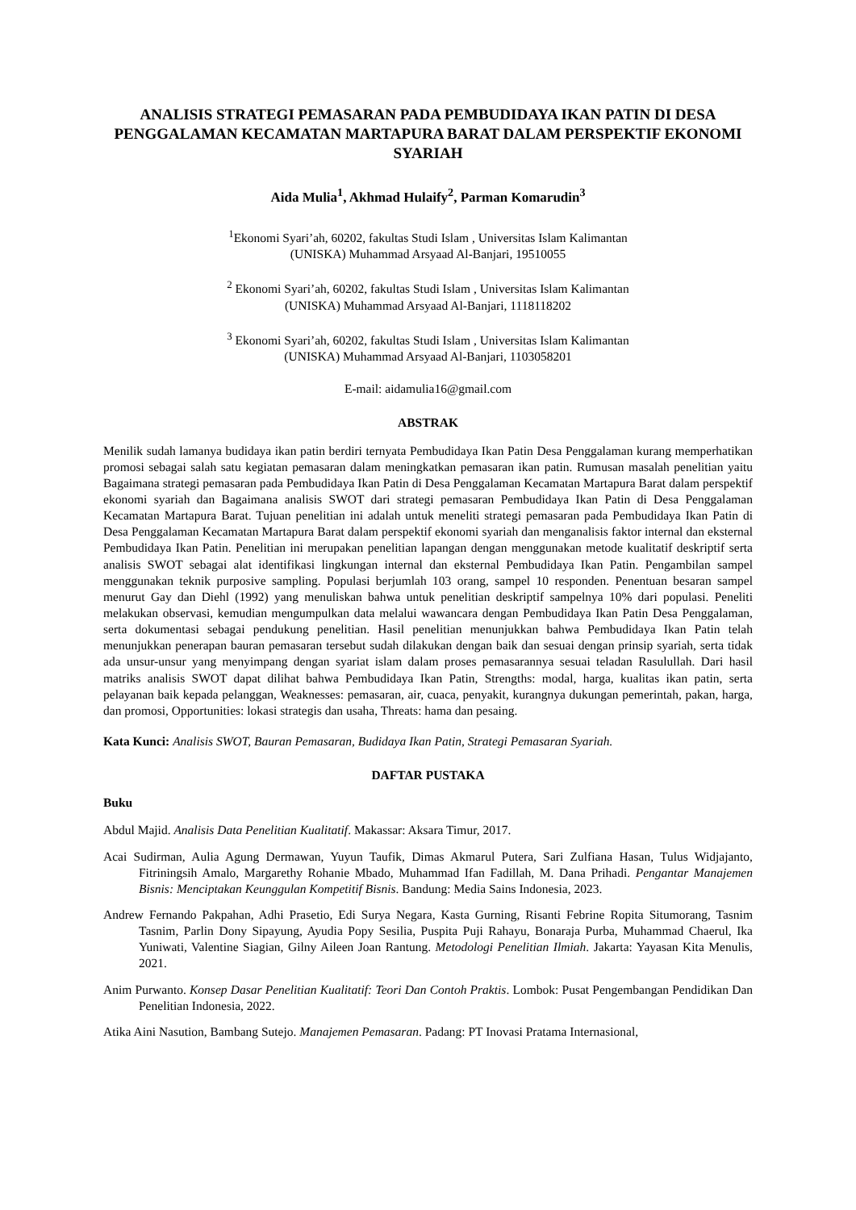ANALISIS STRATEGI PEMASARAN PADA PEMBUDIDAYA IKAN PATIN DI DESA PENGGALAMAN KECAMATAN MARTAPURA BARAT DALAM PERSPEKTIF EKONOMI SYARIAH
Aida Mulia<sup>1</sup>, Akhmad Hulaify<sup>2</sup>, Parman Komarudin<sup>3</sup>
<sup>1</sup> Ekonomi Syari’ah, 60202, fakultas Studi Islam , Universitas Islam Kalimantan
(UNISKA) Muhammad Arsyaad Al-Banjari, 19510055
<sup>2</sup> Ekonomi Syari’ah, 60202, fakultas Studi Islam , Universitas Islam Kalimantan
(UNISKA) Muhammad Arsyaad Al-Banjari, 1118118202
<sup>3</sup> Ekonomi Syari’ah, 60202, fakultas Studi Islam , Universitas Islam Kalimantan
(UNISKA) Muhammad Arsyaad Al-Banjari, 1103058201
E-mail: aidamulia16@gmail.com
ABSTRAK
Menilik sudah lamanya budidaya ikan patin berdiri ternyata Pembudidaya Ikan Patin Desa Penggalaman kurang memperhatikan promosi sebagai salah satu kegiatan pemasaran dalam meningkatkan pemasaran ikan patin. Rumusan masalah penelitian yaitu Bagaimana strategi pemasaran pada Pembudidaya Ikan Patin di Desa Penggalaman Kecamatan Martapura Barat dalam perspektif ekonomi syariah dan Bagaimana analisis SWOT dari strategi pemasaran Pembudidaya Ikan Patin di Desa Penggalaman Kecamatan Martapura Barat. Tujuan penelitian ini adalah untuk meneliti strategi pemasaran pada Pembudidaya Ikan Patin di Desa Penggalaman Kecamatan Martapura Barat dalam perspektif ekonomi syariah dan menganalisis faktor internal dan eksternal Pembudidaya Ikan Patin. Penelitian ini merupakan penelitian lapangan dengan menggunakan metode kualitatif deskriptif serta analisis SWOT sebagai alat identifikasi lingkungan internal dan eksternal Pembudidaya Ikan Patin. Pengambilan sampel menggunakan teknik purposive sampling. Populasi berjumlah 103 orang, sampel 10 responden. Penentuan besaran sampel menurut Gay dan Diehl (1992) yang menuliskan bahwa untuk penelitian deskriptif sampelnya 10% dari populasi. Peneliti melakukan observasi, kemudian mengumpulkan data melalui wawancara dengan Pembudidaya Ikan Patin Desa Penggalaman, serta dokumentasi sebagai pendukung penelitian. Hasil penelitian menunjukkan bahwa Pembudidaya Ikan Patin telah menunjukkan penerapan bauran pemasaran tersebut sudah dilakukan dengan baik dan sesuai dengan prinsip syariah, serta tidak ada unsur-unsur yang menyimpang dengan syariat islam dalam proses pemasarannya sesuai teladan Rasulullah. Dari hasil matriks analisis SWOT dapat dilihat bahwa Pembudidaya Ikan Patin, Strengths: modal, harga, kualitas ikan patin, serta pelayanan baik kepada pelanggan, Weaknesses: pemasaran, air, cuaca, penyakit, kurangnya dukungan pemerintah, pakan, harga, dan promosi, Opportunities: lokasi strategis dan usaha, Threats: hama dan pesaing.
Kata Kunci: Analisis SWOT, Bauran Pemasaran, Budidaya Ikan Patin, Strategi Pemasaran Syariah.
DAFTAR PUSTAKA
Buku
Abdul Majid. Analisis Data Penelitian Kualitatif. Makassar: Aksara Timur, 2017.
Acai Sudirman, Aulia Agung Dermawan, Yuyun Taufik, Dimas Akmarul Putera, Sari Zulfiana Hasan, Tulus Widjajanto, Fitriningsih Amalo, Margarethy Rohanie Mbado, Muhammad Ifan Fadillah, M. Dana Prihadi. Pengantar Manajemen Bisnis: Menciptakan Keunggulan Kompetitif Bisnis. Bandung: Media Sains Indonesia, 2023.
Andrew Fernando Pakpahan, Adhi Prasetio, Edi Surya Negara, Kasta Gurning, Risanti Febrine Ropita Situmorang, Tasnim Tasnim, Parlin Dony Sipayung, Ayudia Popy Sesilia, Puspita Puji Rahayu, Bonaraja Purba, Muhammad Chaerul, Ika Yuniwati, Valentine Siagian, Gilny Aileen Joan Rantung. Metodologi Penelitian Ilmiah. Jakarta: Yayasan Kita Menulis, 2021.
Anim Purwanto. Konsep Dasar Penelitian Kualitatif: Teori Dan Contoh Praktis. Lombok: Pusat Pengembangan Pendidikan Dan Penelitian Indonesia, 2022.
Atika Aini Nasution, Bambang Sutejo. Manajemen Pemasaran. Padang: PT Inovasi Pratama Internasional,